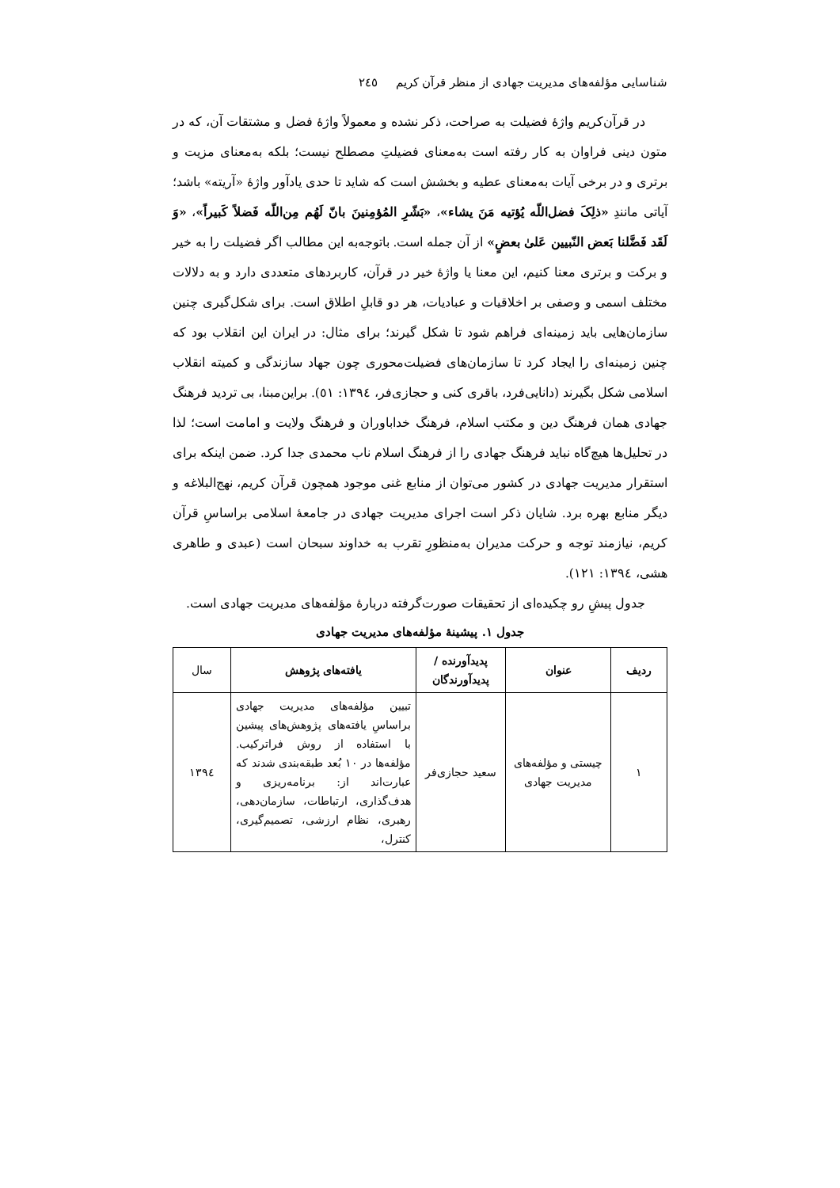شناسایی مؤلفه‌های مدیریت جهادی از منظر قرآن کریم ٢٤٥
در قرآن‌کریم واژهٔ فضیلت به صراحت، ذکر نشده و معمولاً واژهٔ فضل و مشتقات آن، که در متون دینی فراوان به کار رفته است به‌معنای فضیلتِ مصطلح نیست؛ بلکه به‌معنای مزیت و برتری و در برخی آیات به‌معنای عطیه و بخشش است که شاید تا حدی یادآور واژهٔ «آریته» باشد؛ آیاتی مانندِ «ذلِکَ فضل‌اللّه یُؤتیه مَنَ یشاء»، «بَشّرِ المُؤمِنینَ بانّ لَهُم مِن‌اللّه فَضلاً کَبیراً»، «وَ لَقَد فَضَّلنا بَعض النّبیین عَلیٰ بعضٍ» از آن جمله است. باتوجه‌به این مطالب اگر فضیلت را به خیر و برکت و برتری معنا کنیم، این معنا یا واژهٔ خیر در قرآن، کاربردهای متعددی دارد و به دلالات مختلف اسمی و وصفی بر اخلاقیات و عبادیات، هر دو قابلِ اطلاق است. برای شکل‌گیری چنین سازمان‌هایی باید زمینه‌ای فراهم شود تا شکل گیرند؛ برای مثال: در ایران این انقلاب بود که چنین زمینه‌ای را ایجاد کرد تا سازمان‌های فضیلت‌محوری چون جهاد سازندگی و کمیته انقلاب اسلامی شکل بگیرند (دانایی‌فرد، باقری کنی و حجازی‌فر، ١٣٩٤: ٥١). براین‌مبنا، بی تردید فرهنگ جهادی همان فرهنگ دین و مکتب اسلام، فرهنگ خداباوران و فرهنگ ولایت و امامت است؛ لذا در تحلیل‌ها هیچ‌گاه نباید فرهنگ جهادی را از فرهنگ اسلام ناب محمدی جدا کرد. ضمن اینکه برای استقرار مدیریت جهادی در کشور می‌توان از منابع غنی موجود همچون قرآن کریم، نهج‌البلاغه و دیگر منابع بهره برد. شایان ذکر است اجرای مدیریت جهادی در جامعهٔ اسلامی براساسِ قرآن کریم، نیازمند توجه و حرکت مدیران به‌منظورِ تقرب به خداوند سبحان است (عبدی و طاهری هشی، ١٣٩٤: ١٢١).
جدول پیشِ رو چکیده‌ای از تحقیقات صورت‌گرفته دربارهٔ مؤلفه‌های مدیریت جهادی است.
جدول ١. پیشینهٔ مؤلفه‌های مدیریت جهادی
| ردیف | عنوان | پدیدآورنده / پدیدآورندگان | یافته‌های پژوهش | سال |
| --- | --- | --- | --- | --- |
| ١ | چیستی و مؤلفه‌های مدیریت جهادی | سعید حجازی‌فر | تبیین مؤلفه‌های مدیریت جهادی براساسِ یافته‌های پژوهش‌های پیشین با استفاده از روش فراترکیب. مؤلفه‌ها در ١٠ بُعد طبقه‌بندی شدند که عبارت‌اند از: برنامه‌ریزی و هدف‌گذاری، ارتباطات، سازمان‌دهی، رهبری، نظام ارزشی، تصمیم‌گیری، کنترل، | ١٣٩٤ |